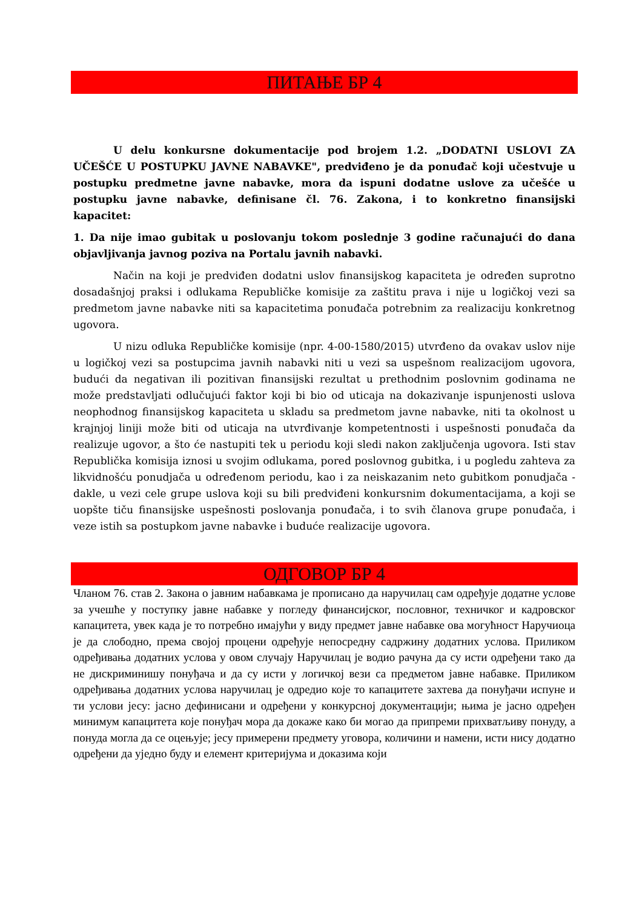ПИТАЊЕ БР 4
U delu konkursne dokumentacije pod brojem 1.2. „DODATNI USLOVI ZA UČEŠĆE U POSTUPKU JAVNE NABAVKE", predviđeno je da ponuđač koji učestvuje u postupku predmetne javne nabavke, mora da ispuni dodatne uslove za učešće u postupku javne nabavke, definisane čl. 76. Zakona, i to konkretno finansijski kapacitet:
1. Da nije imao gubitak u poslovanju tokom poslednje 3 godine računajući do dana objavljivanja javnog poziva na Portalu javnih nabavki.
Način na koji je predviđen dodatni uslov finansijskog kapaciteta je određen suprotno dosadašnjoj praksi i odlukama Republičke komisije za zaštitu prava i nije u logičkoj vezi sa predmetom javne nabavke niti sa kapacitetima ponuđača potrebnim za realizaciju konkretnog ugovora.
U nizu odluka Republičke komisije (npr. 4-00-1580/2015) utvrđeno da ovakav uslov nije u logičkoj vezi sa postupcima javnih nabavki niti u vezi sa uspešnom realizacijom ugovora, budući da negativan ili pozitivan finansijski rezultat u prethodnim poslovnim godinama ne može predstavljati odlučujući faktor koji bi bio od uticaja na dokazivanje ispunjenosti uslova neophodnog finansijskog kapaciteta u skladu sa predmetom javne nabavke, niti ta okolnost u krajnjoj liniji može biti od uticaja na utvrđivanje kompetentnosti i uspešnosti ponuđača da realizuje ugovor, a što će nastupiti tek u periodu koji sledi nakon zaključenja ugovora. Isti stav Republička komisija iznosi u svojim odlukama, pored poslovnog gubitka, i u pogledu zahteva za likvidnošću ponudjača u određenom periodu, kao i za neiskazanim neto gubitkom ponudjača - dakle, u vezi cele grupe uslova koji su bili predviđeni konkursnim dokumentacijama, a koji se uopšte tiču finansijske uspešnosti poslovanja ponuđača, i to svih članova grupe ponuđača, i veze istih sa postupkom javne nabavke i buduće realizacije ugovora.
ОДГОВОР БР 4
Чланом 76. став 2. Закона о јавним набавкама је прописано да наручилац сам одређује додатне услове за учешће у поступку јавне набавке у погледу финансијског, пословног, техничког и кадровског капацитета, увек када је то потребно имајући у виду предмет јавне набавке ова могућност Наручиоца је да слободно, према својој процени одређује непосредну садржину додатних услова. Приликом одређивања додатних услова у овом случају Наручилац је водио рачуна да су исти одређени тако да не дискриминишу понуђача и да су исти у логичкој вези са предметом јавне набавке. Приликом одређивања додатних услова наручилац је одредио које то капацитете захтева да понуђачи испуне и ти услови јесу: јасно дефинисани и одређени у конкурсној документацији; њима је јасно одређен минимум капацитета које понуђач мора да докаже како би могао да припреми прихватљиву понуду, а понуда могла да се оцењује; јесу примерени предмету уговора, количини и намени, исти нису додатно одређени да уједно буду и елемент критеријума и доказима који